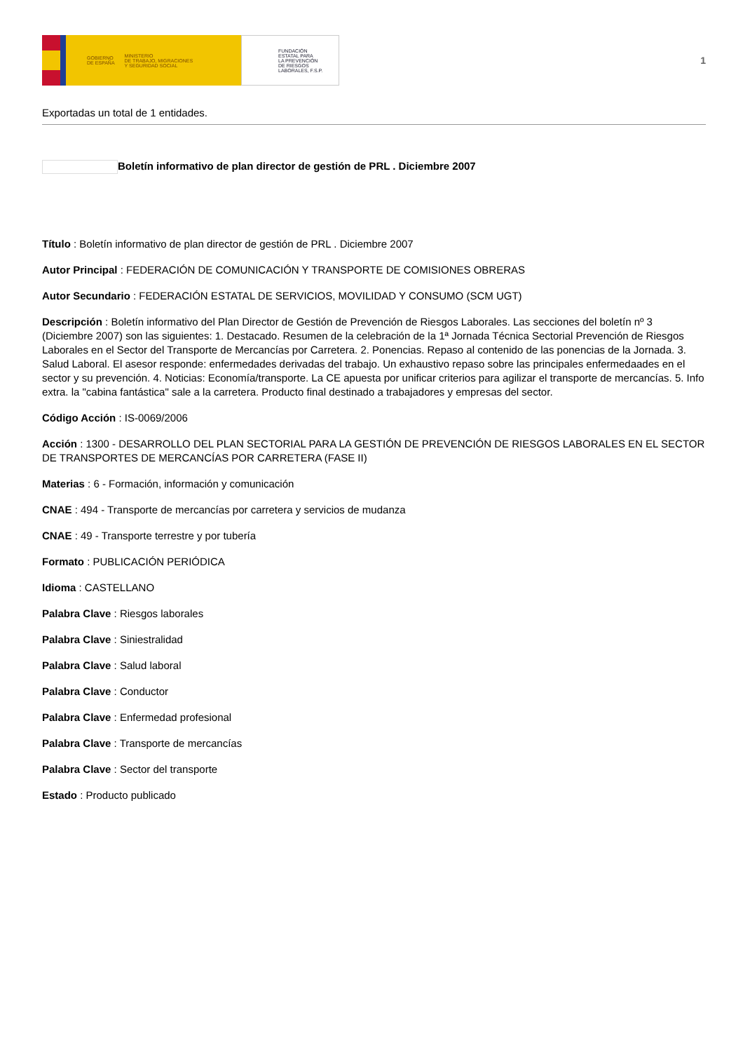GOBIERNO
DE ESPAÑA MINISTERIO
DE TRABAJO, MIGRACIONES
Y SEGURIDAD SOCIAL
FUNDACIÓN
ESTATAL PARA
LA PREVENCIÓN
DE RIESGOS
LABORALES, F.S.P.
1
Exportadas un total de 1 entidades.
Boletín informativo de plan director de gestión de PRL . Diciembre 2007
Título : Boletín informativo de plan director de gestión de PRL . Diciembre 2007
Autor Principal : FEDERACIÓN DE COMUNICACIÓN Y TRANSPORTE DE COMISIONES OBRERAS
Autor Secundario : FEDERACIÓN ESTATAL DE SERVICIOS, MOVILIDAD Y CONSUMO (SCM UGT)
Descripción : Boletín informativo del Plan Director de Gestión de Prevención de Riesgos Laborales. Las secciones del boletín nº 3 (Diciembre 2007) son las siguientes: 1. Destacado. Resumen de la celebración de la 1ª Jornada Técnica Sectorial Prevención de Riesgos Laborales en el Sector del Transporte de Mercancías por Carretera. 2. Ponencias. Repaso al contenido de las ponencias de la Jornada. 3. Salud Laboral. El asesor responde: enfermedades derivadas del trabajo. Un exhaustivo repaso sobre las principales enfermedaades en el sector y su prevención. 4. Noticias: Economía/transporte. La CE apuesta por unificar criterios para agilizar el transporte de mercancías. 5. Info extra. la "cabina fantástica" sale a la carretera. Producto final destinado a trabajadores y empresas del sector.
Código Acción : IS-0069/2006
Acción : 1300 - DESARROLLO DEL PLAN SECTORIAL PARA LA GESTIÓN DE PREVENCIÓN DE RIESGOS LABORALES EN EL SECTOR DE TRANSPORTES DE MERCANCÍAS POR CARRETERA (FASE II)
Materias : 6 - Formación, información y comunicación
CNAE : 494 - Transporte de mercancías por carretera y servicios de mudanza
CNAE : 49 - Transporte terrestre y por tubería
Formato : PUBLICACIÓN PERIÓDICA
Idioma : CASTELLANO
Palabra Clave : Riesgos laborales
Palabra Clave : Siniestralidad
Palabra Clave : Salud laboral
Palabra Clave : Conductor
Palabra Clave : Enfermedad profesional
Palabra Clave : Transporte de mercancías
Palabra Clave : Sector del transporte
Estado : Producto publicado